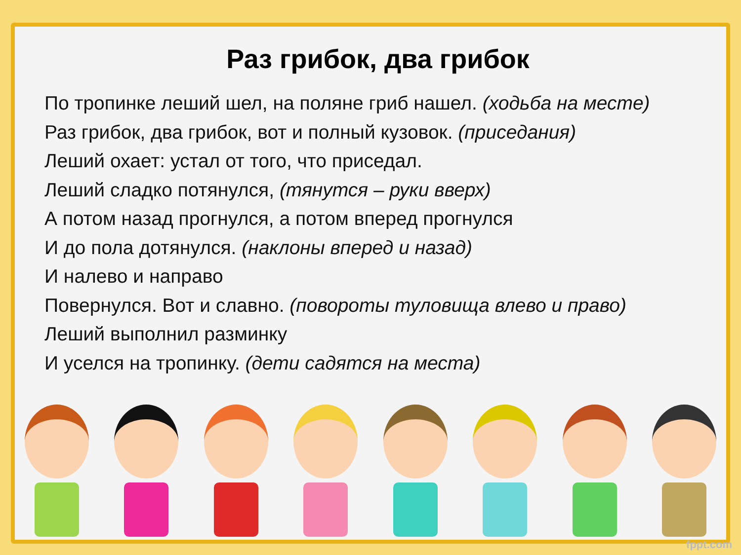Раз грибок, два грибок
По тропинке леший шел, на поляне гриб нашел. (ходьба на месте)
Раз грибок, два грибок, вот и полный кузовок. (приседания)
Леший охает: устал от того, что приседал.
Леший сладко потянулся, (тянутся – руки вверх)
А потом назад прогнулся, а потом вперед прогнулся
И до пола дотянулся. (наклоны вперед и назад)
И налево и направо
Повернулся. Вот и славно. (повороты туловища влево и право)
Леший выполнил разминку
И уселся на тропинку. (дети садятся на места)
fppt.com